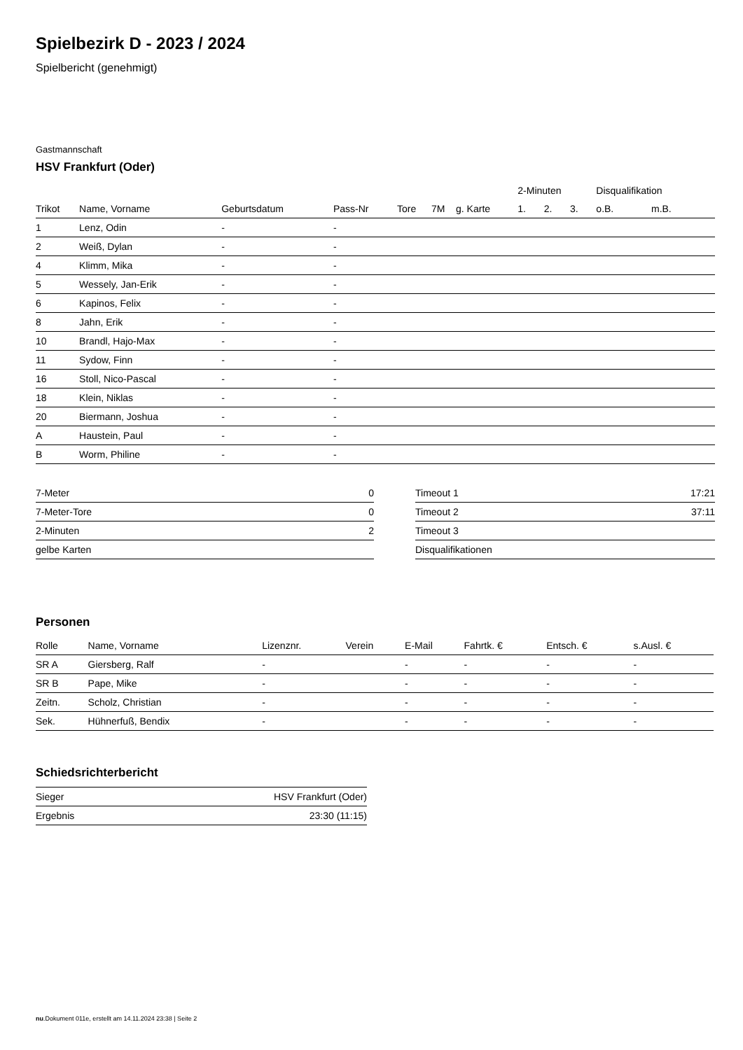Spielbezirk D - 2023 / 2024
Spielbericht (genehmigt)
Gastmannschaft
HSV Frankfurt (Oder)
| | | | | | | | 2-Minuten | | | Disqualifikation | |
| --- | --- | --- | --- | --- | --- | --- | --- | --- | --- | --- | --- |
| Trikot | Name, Vorname | Geburtsdatum | Pass-Nr | Tore | 7M | g. Karte | 1. | 2. | 3. | o.B. | m.B. |
| 1 | Lenz, Odin | - | - | | | | | | | | |
| 2 | Weiß, Dylan | - | - | | | | | | | | |
| 4 | Klimm, Mika | - | - | | | | | | | | |
| 5 | Wessely, Jan-Erik | - | - | | | | | | | | |
| 6 | Kapinos, Felix | - | - | | | | | | | | |
| 8 | Jahn, Erik | - | - | | | | | | | | |
| 10 | Brandl, Hajo-Max | - | - | | | | | | | | |
| 11 | Sydow, Finn | - | - | | | | | | | | |
| 16 | Stoll, Nico-Pascal | - | - | | | | | | | | |
| 18 | Klein, Niklas | - | - | | | | | | | | |
| 20 | Biermann, Joshua | - | - | | | | | | | | |
| A | Haustein, Paul | - | - | | | | | | | | |
| B | Worm, Philine | - | - | | | | | | | | |
| 7-Meter | 0 |
| 7-Meter-Tore | 0 |
| 2-Minuten | 2 |
| gelbe Karten | |
| Timeout 1 | 17:21 |
| Timeout 2 | 37:11 |
| Timeout 3 | |
| Disqualifikationen | |
Personen
| Rolle | Name, Vorname | Lizenznr. | Verein | E-Mail | Fahrtk. € | Entsch. € | s.Ausl. € |
| --- | --- | --- | --- | --- | --- | --- | --- |
| SR A | Giersberg, Ralf | - | | - | - | - | - |
| SR B | Pape, Mike | - | | - | - | - | - |
| Zeitn. | Scholz, Christian | - | | - | - | - | - |
| Sek. | Hühnerfuß, Bendix | - | | - | - | - | - |
Schiedsrichterbericht
| Sieger | HSV Frankfurt (Oder) |
| Ergebnis | 23:30 (11:15) |
nu.Dokument 011e, erstellt am 14.11.2024 23:38 | Seite 2